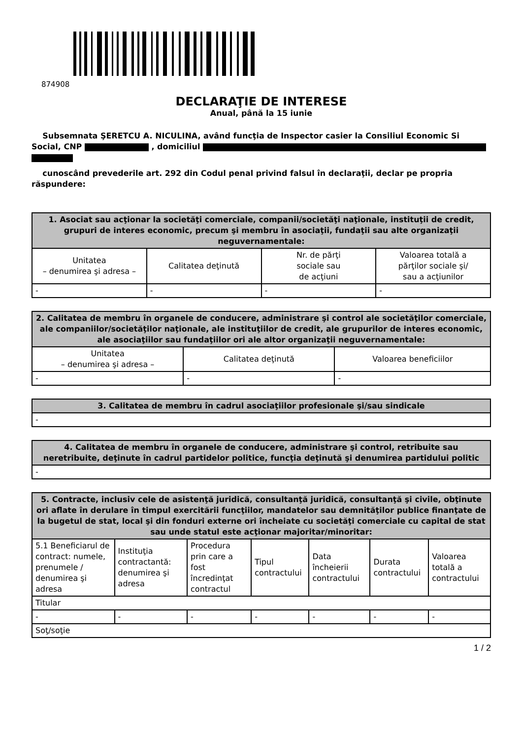874908
DECLARAŢIE DE INTERESE
Anual, până la 15 iunie
Subsemnata ŞERETCU A. NICULINA, având funcţia de Inspector casier la Consiliul Economic Si Social, CNP , domiciliul
cunoscând prevederile art. 292 din Codul penal privind falsul în declaraţii, declar pe propria răspundere:
| 1. Asociat sau acţionar la societăţi comerciale, companii/societăţi naţionale, instituţii de credit, grupuri de interes economic, precum şi membru în asociaţii, fundaţii sau alte organizaţii neguvernamentale: | | | |
| --- | --- | --- | --- |
| Unitatea – denumirea şi adresa – | Calitatea deţinută | Nr. de părţi sociale sau de acţiuni | Valoarea totală a părţilor sociale şi/ sau a acţiunilor |
| - | - | - | - |
| 2. Calitatea de membru în organele de conducere, administrare şi control ale societăţilor comerciale, ale companiilor/societăţilor naţionale, ale instituţiilor de credit, ale grupurilor de interes economic, ale asociaţiilor sau fundaţiilor ori ale altor organizaţii neguvernamentale: | | |
| --- | --- | --- |
| Unitatea – denumirea şi adresa – | Calitatea deţinută | Valoarea beneficiilor |
| - | - | - |
| 3. Calitatea de membru în cadrul asociaţiilor profesionale şi/sau sindicale |
| --- |
| - |
| 4. Calitatea de membru în organele de conducere, administrare şi control, retribuite sau neretribuite, deţinute în cadrul partidelor politice, funcţia deţinută şi denumirea partidului politic |
| --- |
| - |
| 5. Contracte, inclusiv cele de asistenţă juridică, consultanţă juridică, consultanţă şi civile, obţinute ori aflate în derulare în timpul exercitării funcţiilor, mandatelor sau demnităţilor publice finanţate de la bugetul de stat, local şi din fonduri externe ori încheiate cu societăţi comerciale cu capital de stat sau unde statul este acţionar majoritar/minoritar: | | | | | | |
| --- | --- | --- | --- | --- | --- | --- |
| 5.1 Beneficiarul de contract: numele, prenumele / denumirea şi adresa | Instituţia contractantă: denumirea şi adresa | Procedura prin care a fost încredinţat contractul | Tipul contractului | Data încheierii contractului | Durata contractului | Valoarea totală a contractului |
| Titular | | | | | | |
| - | - | - | - | - | - | - |
| Soţ/soţie | | | | | | |
1 / 2